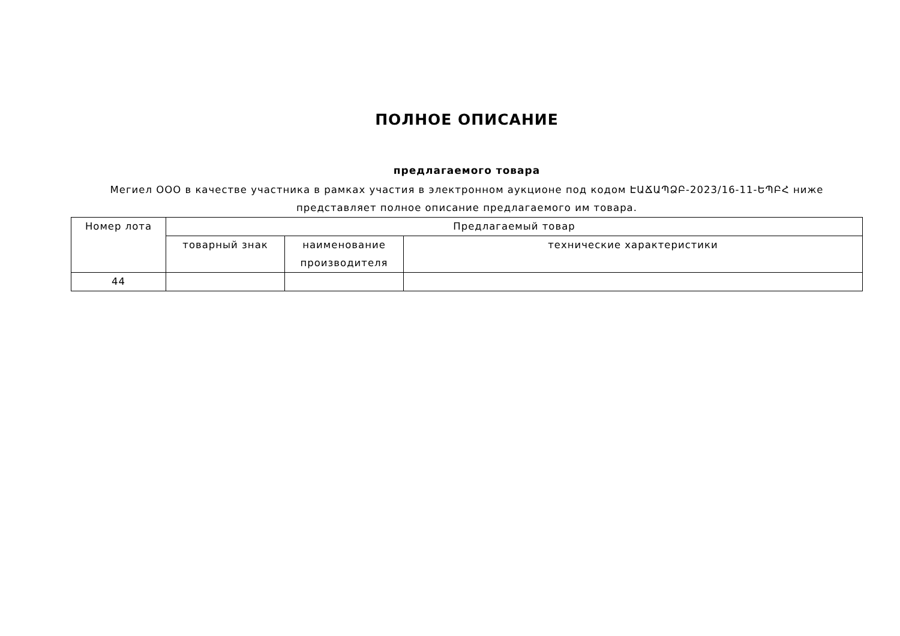ПОЛНОЕ ОПИСАНИЕ
предлагаемого товара
Мегиел ООО в качестве участника в рамках участия в электронном аукционе под кодом ԷԱՃԱՊՁԲ-2023/16-11-ԵՊԲՀ ниже представляет полное описание предлагаемого им товара.
| Номер лота | Предлагаемый товар | | |
| --- | --- | --- | --- |
| | товарный знак | наименование производителя | технические характеристики |
| 44 | | | |